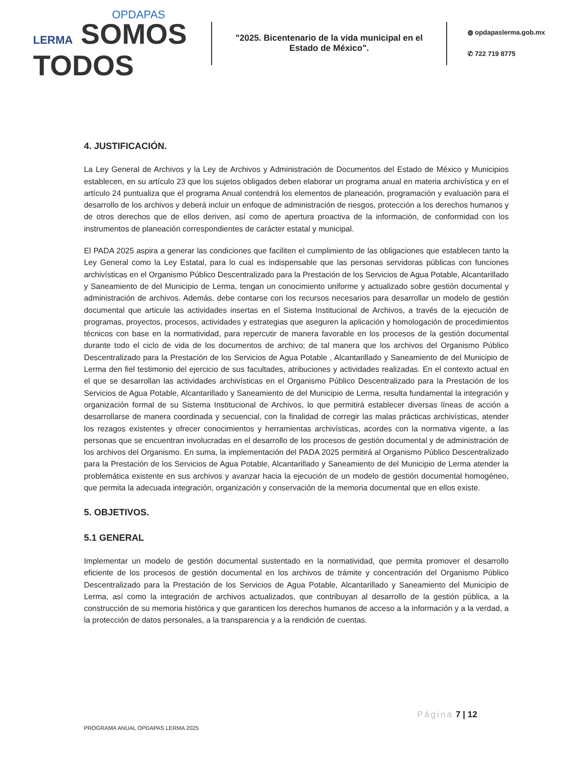OPDAPAS
LERMA SOMOS
TODOS
"2025. Bicentenario de la vida municipal en el Estado de México".
◍ opdapaslerma.gob.mx
✆ 722 719 8775
4. JUSTIFICACIÓN.
La Ley General de Archivos y la Ley de Archivos y Administración de Documentos del Estado de México y Municipios establecen, en su artículo 23 que los sujetos obligados deben elaborar un programa anual en materia archivística y en el artículo 24 puntualiza que el programa Anual contendrá los elementos de planeación, programación y evaluación para el desarrollo de los archivos y deberá incluir un enfoque de administración de riesgos, protección a los derechos humanos y de otros derechos que de ellos deriven, así como de apertura proactiva de la información, de conformidad con los instrumentos de planeación correspondientes de carácter estatal y municipal.
El PADA 2025 aspira a generar las condiciones que faciliten el cumplimiento de las obligaciones que establecen tanto la Ley General como la Ley Estatal, para lo cual es indispensable que las personas servidoras públicas con funciones archivísticas en el Organismo Público Descentralizado para la Prestación de los Servicios de Agua Potable, Alcantarillado y Saneamiento de del Municipio de Lerma, tengan un conocimiento uniforme y actualizado sobre gestión documental y administración de archivos. Además, debe contarse con los recursos necesarios para desarrollar un modelo de gestión documental que articule las actividades insertas en el Sistema Institucional de Archivos, a través de la ejecución de programas, proyectos, procesos, actividades y estrategias que aseguren la aplicación y homologación de procedimientos técnicos con base en la normatividad, para repercutir de manera favorable en los procesos de la gestión documental durante todo el ciclo de vida de los documentos de archivo; de tal manera que los archivos del Organismo Público Descentralizado para la Prestación de los Servicios de Agua Potable , Alcantarillado y Saneamiento de del Municipio de Lerma den fiel testimonio del ejercicio de sus facultades, atribuciones y actividades realizadas. En el contexto actual en el que se desarrollan las actividades archivísticas en el Organismo Público Descentralizado para la Prestación de los Servicios de Agua Potable, Alcantarillado y Saneamiento de del Municipio de Lerma, resulta fundamental la integración y organización formal de su Sistema Institucional de Archivos, lo que permitirá establecer diversas líneas de acción a desarrollarse de manera coordinada y secuencial, con la finalidad de corregir las malas prácticas archivísticas, atender los rezagos existentes y ofrecer conocimientos y herramientas archivísticas, acordes con la normativa vigente, a las personas que se encuentran involucradas en el desarrollo de los procesos de gestión documental y de administración de los archivos del Organismo. En suma, la implementación del PADA 2025 permitirá al Organismo Público Descentralizado para la Prestación de los Servicios de Agua Potable, Alcantarillado y Saneamiento de del Municipio de Lerma atender la problemática existente en sus archivos y avanzar hacia la ejecución de un modelo de gestión documental homogéneo, que permita la adecuada integración, organización y conservación de la memoria documental que en ellos existe.
5. OBJETIVOS.
5.1 GENERAL
Implementar un modelo de gestión documental sustentado en la normatividad, que permita promover el desarrollo eficiente de los procesos de gestión documental en los archivos de trámite y concentración del Organismo Público Descentralizado para la Prestación de los Servicios de Agua Potable, Alcantarillado y Saneamiento del Municipio de Lerma, así como la integración de archivos actualizados, que contribuyan al desarrollo de la gestión pública, a la construcción de su memoria histórica y que garanticen los derechos humanos de acceso a la información y a la verdad, a la protección de datos personales, a la transparencia y a la rendición de cuentas.
Página 7 | 12
PROGRAMA ANUAL OPDAPAS LERMA 2025